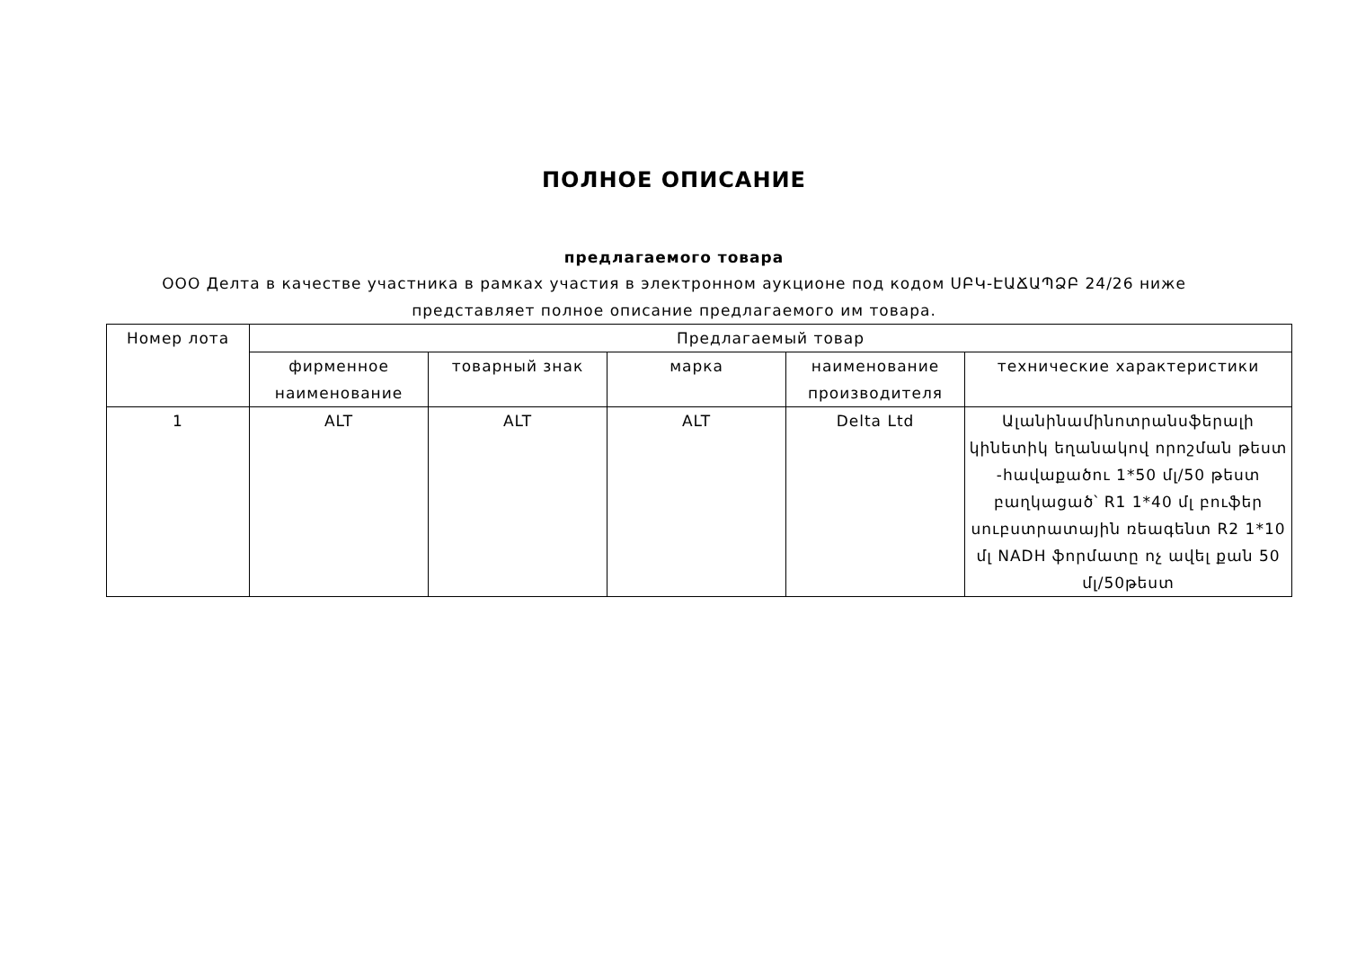ПОЛНОЕ ОПИСАНИЕ
предлагаемого товара
ООО Делта в качестве участника в рамках участия в электронном аукционе под кодом ՍԲԿ-ԷԱՃԱՊՁԲ 24/26 ниже представляет полное описание предлагаемого им товара.
| Номер лота | Предлагаемый товар | | | | |
| --- | --- | --- | --- | --- | --- |
| | фирменное наименование | товарный знак | марка | наименование производителя | технические характеристики |
| 1 | ALT | ALT | ALT | Delta Ltd | Ալանինամինոտրանսֆերալի կինետիկ եղանակով որոշման թեստ -հավաքածու 1*50 մլ/50 թեստ բաղկացած՝ R1 1*40 մլ բուֆեր սուբստրատային ռեագենտ R2 1*10 մլ NADH ֆորմատը ոչ ավել քան 50 մլ/50թեստ |